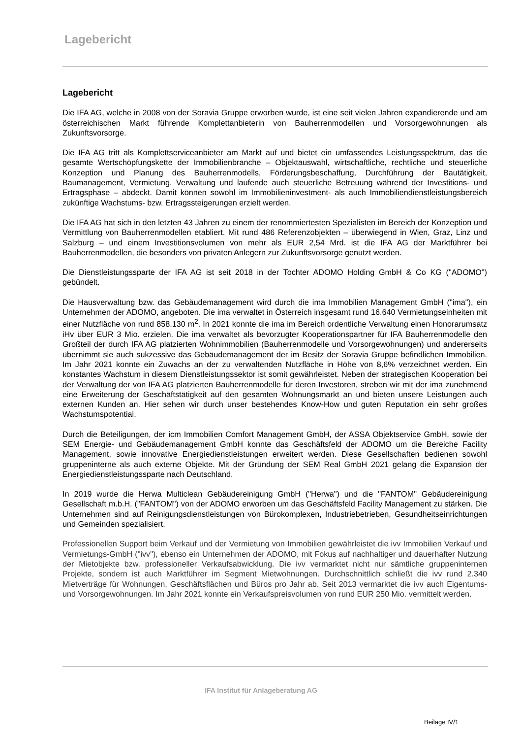Lagebericht
Lagebericht
Die IFA AG, welche in 2008 von der Soravia Gruppe erworben wurde, ist eine seit vielen Jahren expandierende und am österreichischen Markt führende Komplettanbieterin von Bauherrenmodellen und Vorsorgewohnungen als Zukunftsvorsorge.
Die IFA AG tritt als Komplettserviceanbieter am Markt auf und bietet ein umfassendes Leistungsspektrum, das die gesamte Wertschöpfungskette der Immobilienbranche – Objektauswahl, wirtschaftliche, rechtliche und steuerliche Konzeption und Planung des Bauherrenmodells, Förderungsbeschaffung, Durchführung der Bautätigkeit, Baumanagement, Vermietung, Verwaltung und laufende auch steuerliche Betreuung während der Investitions- und Ertragsphase – abdeckt. Damit können sowohl im Immobilieninvestment- als auch Immobiliendienstleistungsbereich zukünftige Wachstums- bzw. Ertragssteigerungen erzielt werden.
Die IFA AG hat sich in den letzten 43 Jahren zu einem der renommiertesten Spezialisten im Bereich der Konzeption und Vermittlung von Bauherrenmodellen etabliert. Mit rund 486 Referenzobjekten – überwiegend in Wien, Graz, Linz und Salzburg – und einem Investitionsvolumen von mehr als EUR 2,54 Mrd. ist die IFA AG der Marktführer bei Bauherrenmodellen, die besonders von privaten Anlegern zur Zukunftsvorsorge genutzt werden.
Die Dienstleistungssparte der IFA AG ist seit 2018 in der Tochter ADOMO Holding GmbH & Co KG ("ADOMO") gebündelt.
Die Hausverwaltung bzw. das Gebäudemanagement wird durch die ima Immobilien Management GmbH ("ima"), ein Unternehmen der ADOMO, angeboten. Die ima verwaltet in Österreich insgesamt rund 16.640 Vermietungseinheiten mit einer Nutzfläche von rund 858.130 m<sup>2</sup>. In 2021 konnte die ima im Bereich ordentliche Verwaltung einen Honorarumsatz iHv über EUR 3 Mio. erzielen. Die ima verwaltet als bevorzugter Kooperationspartner für IFA Bauherrenmodelle den Großteil der durch IFA AG platzierten Wohnimmobilien (Bauherrenmodelle und Vorsorgewohnungen) und andererseits übernimmt sie auch sukzessive das Gebäudemanagement der im Besitz der Soravia Gruppe befindlichen Immobilien. Im Jahr 2021 konnte ein Zuwachs an der zu verwaltenden Nutzfläche in Höhe von 8,6% verzeichnet werden. Ein konstantes Wachstum in diesem Dienstleistungssektor ist somit gewährleistet. Neben der strategischen Kooperation bei der Verwaltung der von IFA AG platzierten Bauherrenmodelle für deren Investoren, streben wir mit der ima zunehmend eine Erweiterung der Geschäftstätigkeit auf den gesamten Wohnungsmarkt an und bieten unsere Leistungen auch externen Kunden an. Hier sehen wir durch unser bestehendes Know-How und guten Reputation ein sehr großes Wachstumspotential.
Durch die Beteiligungen, der icm Immobilien Comfort Management GmbH, der ASSA Objektservice GmbH, sowie der SEM Energie- und Gebäudemanagement GmbH konnte das Geschäftsfeld der ADOMO um die Bereiche Facility Management, sowie innovative Energiedienstleistungen erweitert werden. Diese Gesellschaften bedienen sowohl gruppeninterne als auch externe Objekte. Mit der Gründung der SEM Real GmbH 2021 gelang die Expansion der Energiedienstleistungssparte nach Deutschland.
In 2019 wurde die Herwa Multiclean Gebäudereinigung GmbH ("Herwa") und die "FANTOM" Gebäudereinigung Gesellschaft m.b.H. ("FANTOM") von der ADOMO erworben um das Geschäftsfeld Facility Management zu stärken. Die Unternehmen sind auf Reinigungsdienstleistungen von Bürokomplexen, Industriebetrieben, Gesundheitseinrichtungen und Gemeinden spezialisiert.
Professionellen Support beim Verkauf und der Vermietung von Immobilien gewährleistet die ivv Immobilien Verkauf und Vermietungs-GmbH ("ivv"), ebenso ein Unternehmen der ADOMO, mit Fokus auf nachhaltiger und dauerhafter Nutzung der Mietobjekte bzw. professioneller Verkaufsabwicklung. Die ivv vermarktet nicht nur sämtliche gruppeninternen Projekte, sondern ist auch Marktführer im Segment Mietwohnungen. Durchschnittlich schließt die ivv rund 2.340 Mietverträge für Wohnungen, Geschäftsflächen und Büros pro Jahr ab. Seit 2013 vermarktet die ivv auch Eigentums- und Vorsorgewohnungen. Im Jahr 2021 konnte ein Verkaufspreisvolumen von rund EUR 250 Mio. vermittelt werden.
IFA Institut für Anlageberatung AG
Beilage IV/1